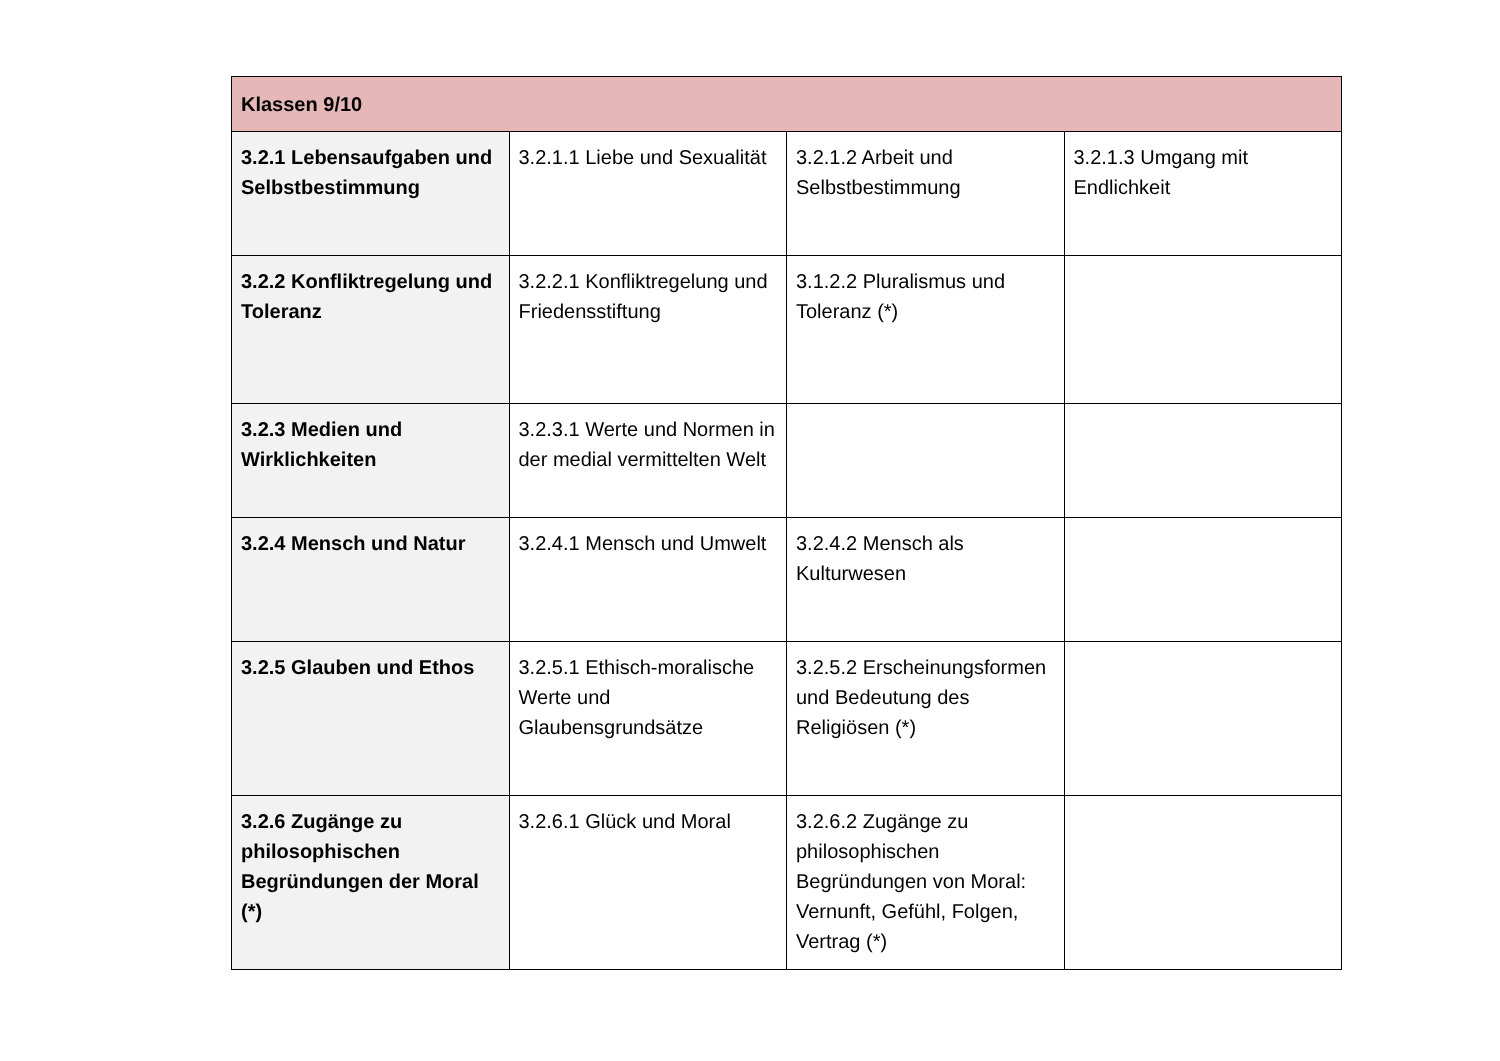| Klassen 9/10 | | | |
| --- | --- | --- | --- |
| 3.2.1 Lebensaufgaben und Selbstbestimmung | 3.2.1.1 Liebe und Sexualität | 3.2.1.2 Arbeit und Selbstbestimmung | 3.2.1.3 Umgang mit Endlichkeit |
| 3.2.2 Konfliktregelung und Toleranz | 3.2.2.1 Konfliktregelung und Friedensstiftung | 3.1.2.2 Pluralismus und Toleranz (*) | |
| 3.2.3 Medien und Wirklichkeiten | 3.2.3.1 Werte und Normen in der medial vermittelten Welt | | |
| 3.2.4 Mensch und Natur | 3.2.4.1 Mensch und Umwelt | 3.2.4.2 Mensch als Kulturwesen | |
| 3.2.5 Glauben und Ethos | 3.2.5.1 Ethisch-moralische Werte und Glaubensgrundsätze | 3.2.5.2 Erscheinungsformen und Bedeutung des Religiösen (*) | |
| 3.2.6 Zugänge zu philosophischen Begründungen der Moral (*) | 3.2.6.1 Glück und Moral | 3.2.6.2 Zugänge zu philosophischen Begründungen von Moral: Vernunft, Gefühl, Folgen, Vertrag (*) | |